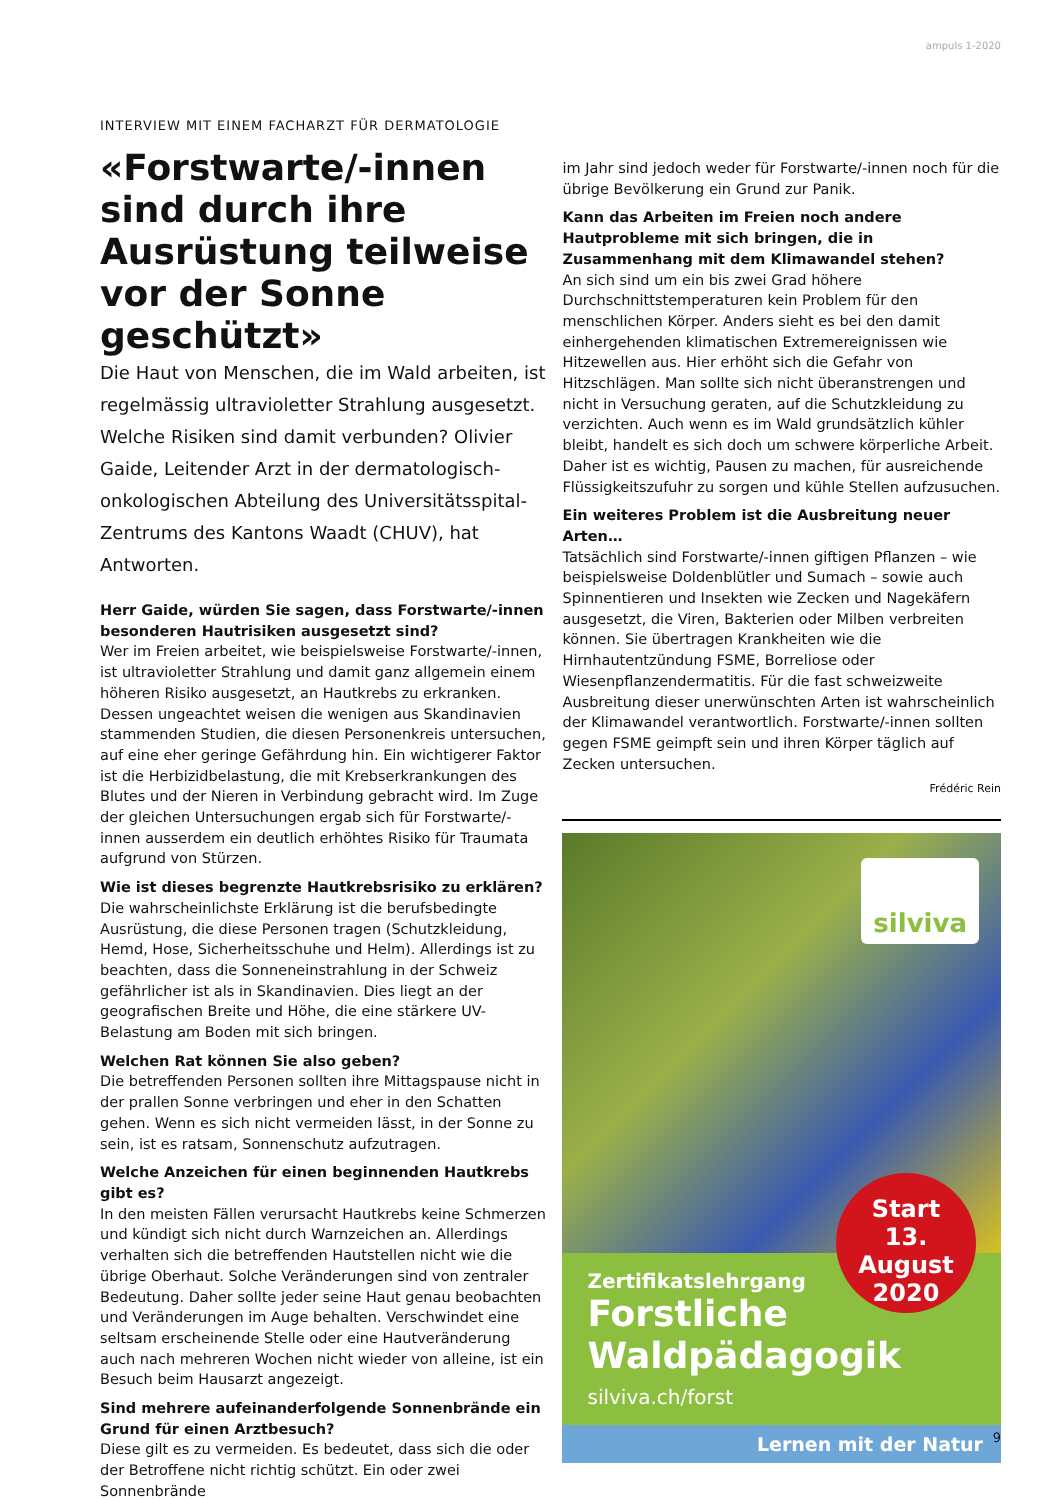ampuls 1-2020
INTERVIEW MIT EINEM FACHARZT FÜR DERMATOLOGIE
«Forstwarte/-innen sind durch ihre Ausrüstung teilweise vor der Sonne geschützt»
Die Haut von Menschen, die im Wald arbeiten, ist regelmässig ultravioletter Strahlung ausgesetzt. Welche Risiken sind damit verbunden? Olivier Gaide, Leitender Arzt in der dermatologisch- onkologischen Abteilung des Universitätsspital-Zentrums des Kantons Waadt (CHUV), hat Antworten.
Herr Gaide, würden Sie sagen, dass Forstwarte/-innen besonderen Hautrisiken ausgesetzt sind?
Wer im Freien arbeitet, wie beispielsweise Forstwarte/-innen, ist ultravioletter Strahlung und damit ganz allgemein einem höheren Risiko ausgesetzt, an Hautkrebs zu erkranken. Dessen ungeachtet weisen die wenigen aus Skandinavien stammenden Studien, die diesen Personenkreis untersuchen, auf eine eher geringe Gefährdung hin. Ein wichtigerer Faktor ist die Herbizidbelastung, die mit Krebserkrankungen des Blutes und der Nieren in Verbindung gebracht wird. Im Zuge der gleichen Untersuchungen ergab sich für Forstwarte/-innen ausserdem ein deutlich erhöhtes Risiko für Traumata aufgrund von Stürzen.
Wie ist dieses begrenzte Hautkrebsrisiko zu erklären?
Die wahrscheinlichste Erklärung ist die berufsbedingte Ausrüstung, die diese Personen tragen (Schutzkleidung, Hemd, Hose, Sicherheitsschuhe und Helm). Allerdings ist zu beachten, dass die Sonneneinstrahlung in der Schweiz gefährlicher ist als in Skandinavien. Dies liegt an der geografischen Breite und Höhe, die eine stärkere UV-Belastung am Boden mit sich bringen.
Welchen Rat können Sie also geben?
Die betreffenden Personen sollten ihre Mittagspause nicht in der prallen Sonne verbringen und eher in den Schatten gehen. Wenn es sich nicht vermeiden lässt, in der Sonne zu sein, ist es ratsam, Sonnenschutz aufzutragen.
Welche Anzeichen für einen beginnenden Hautkrebs gibt es?
In den meisten Fällen verursacht Hautkrebs keine Schmerzen und kündigt sich nicht durch Warnzeichen an. Allerdings verhalten sich die betreffenden Hautstellen nicht wie die übrige Oberhaut. Solche Veränderungen sind von zentraler Bedeutung. Daher sollte jeder seine Haut genau beobachten und Veränderungen im Auge behalten. Verschwindet eine seltsam erscheinende Stelle oder eine Hautveränderung auch nach mehreren Wochen nicht wieder von alleine, ist ein Besuch beim Hausarzt angezeigt.
Sind mehrere aufeinanderfolgende Sonnenbrände ein Grund für einen Arztbesuch?
Diese gilt es zu vermeiden. Es bedeutet, dass sich die oder der Betroffene nicht richtig schützt. Ein oder zwei Sonnenbrände
im Jahr sind jedoch weder für Forstwarte/-innen noch für die übrige Bevölkerung ein Grund zur Panik.
Kann das Arbeiten im Freien noch andere Hautprobleme mit sich bringen, die in Zusammenhang mit dem Klimawandel stehen?
An sich sind um ein bis zwei Grad höhere Durchschnittstemperaturen kein Problem für den menschlichen Körper. Anders sieht es bei den damit einhergehenden klimatischen Extremereignissen wie Hitzewellen aus. Hier erhöht sich die Gefahr von Hitzschlägen. Man sollte sich nicht überanstrengen und nicht in Versuchung geraten, auf die Schutzkleidung zu verzichten. Auch wenn es im Wald grundsätzlich kühler bleibt, handelt es sich doch um schwere körperliche Arbeit. Daher ist es wichtig, Pausen zu machen, für ausreichende Flüssigkeitszufuhr zu sorgen und kühle Stellen aufzusuchen.
Ein weiteres Problem ist die Ausbreitung neuer Arten…
Tatsächlich sind Forstwarte/-innen giftigen Pflanzen – wie beispielsweise Doldenblütler und Sumach – sowie auch Spinnentieren und Insekten wie Zecken und Nagekäfern ausgesetzt, die Viren, Bakterien oder Milben verbreiten können. Sie übertragen Krankheiten wie die Hirnhautentzündung FSME, Borreliose oder Wiesenpflanzendermatitis. Für die fast schweizweite Ausbreitung dieser unerwünschten Arten ist wahrscheinlich der Klimawandel verantwortlich. Forstwarte/-innen sollten gegen FSME geimpft sein und ihren Körper täglich auf Zecken untersuchen.
Frédéric Rein
silviva
Start
13. August
2020
Zertifikatslehrgang
Forstliche
Waldpädagogik
silviva.ch/forst
Lernen mit der Natur
9